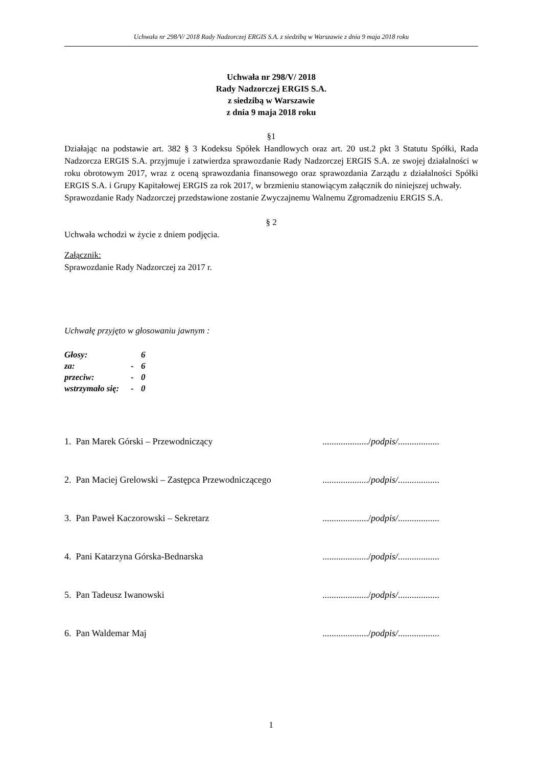Uchwała nr 298/V/ 2018 Rady Nadzorczej ERGIS S.A. z siedzibą w Warszawie z dnia 9 maja 2018 roku
Uchwała nr 298/V/ 2018
Rady Nadzorczej ERGIS S.A.
z siedzibą w Warszawie
z dnia 9 maja 2018 roku
§1
Działając na podstawie art. 382 § 3 Kodeksu Spółek Handlowych oraz art. 20 ust.2 pkt 3 Statutu Spółki, Rada Nadzorcza ERGIS S.A. przyjmuje i zatwierdza sprawozdanie Rady Nadzorczej ERGIS S.A. ze swojej działalności w roku obrotowym 2017, wraz z oceną sprawozdania finansowego oraz sprawozdania Zarządu z działalności Spółki ERGIS S.A. i Grupy Kapitałowej ERGIS za rok 2017, w brzmieniu stanowiącym załącznik do niniejszej uchwały.
Sprawozdanie Rady Nadzorczej przedstawione zostanie Zwyczajnemu Walnemu Zgromadzeniu ERGIS S.A.
§ 2
Uchwała wchodzi w życie z dniem podjęcia.
Załącznik:
Sprawozdanie Rady Nadzorczej za 2017 r.
Uchwałę przyjęto w głosowaniu jawnym :
| Głosy: | | 6 |
| za: | - | 6 |
| przeciw: | - | 0 |
| wstrzymało się: | - | 0 |
1. Pan Marek Górski – Przewodniczący..................../podpis/..................
2. Pan Maciej Grelowski – Zastępca Przewodniczącego..................../podpis/..................
3. Pan Paweł Kaczorowski – Sekretarz..................../podpis/..................
4. Pani Katarzyna Górska-Bednarska..................../podpis/..................
5. Pan Tadeusz Iwanowski..................../podpis/..................
6. Pan Waldemar Maj..................../podpis/..................
1